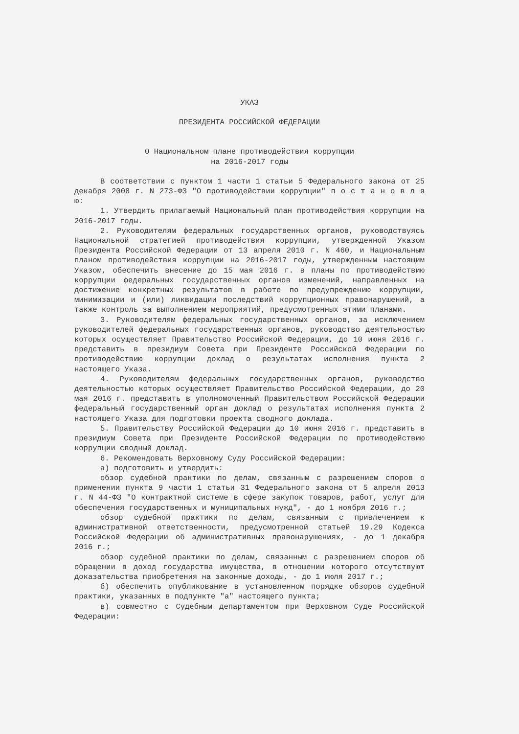УКАЗ
ПРЕЗИДЕНТА РОССИЙСКОЙ ФЕДЕРАЦИИ
О Национальном плане противодействия коррупции
на 2016-2017 годы
В соответствии с пунктом 1 части 1 статьи 5 Федерального закона от 25 декабря 2008 г. N 273-ФЗ "О противодействии коррупции" п о с т а н о в л я ю:
1. Утвердить прилагаемый Национальный план противодействия коррупции на 2016-2017 годы.
2. Руководителям федеральных государственных органов, руководствуясь Национальной стратегией противодействия коррупции, утвержденной Указом Президента Российской Федерации от 13 апреля 2010 г. N 460, и Национальным планом противодействия коррупции на 2016-2017 годы, утвержденным настоящим Указом, обеспечить внесение до 15 мая 2016 г. в планы по противодействию коррупции федеральных государственных органов изменений, направленных на достижение конкретных результатов в работе по предупреждению коррупции, минимизации и (или) ликвидации последствий коррупционных правонарушений, а также контроль за выполнением мероприятий, предусмотренных этими планами.
3. Руководителям федеральных государственных органов, за исключением руководителей федеральных государственных органов, руководство деятельностью которых осуществляет Правительство Российской Федерации, до 10 июня 2016 г. представить в президиум Совета при Президенте Российской Федерации по противодействию коррупции доклад о результатах исполнения пункта 2 настоящего Указа.
4. Руководителям федеральных государственных органов, руководство деятельностью которых осуществляет Правительство Российской Федерации, до 20 мая 2016 г. представить в уполномоченный Правительством Российской Федерации федеральный государственный орган доклад о результатах исполнения пункта 2 настоящего Указа для подготовки проекта сводного доклада.
5. Правительству Российской Федерации до 10 июня 2016 г. представить в президиум Совета при Президенте Российской Федерации по противодействию коррупции сводный доклад.
6. Рекомендовать Верховному Суду Российской Федерации:
а) подготовить и утвердить:
обзор судебной практики по делам, связанным с разрешением споров о применении пункта 9 части 1 статьи 31 Федерального закона от 5 апреля 2013 г. N 44-ФЗ "О контрактной системе в сфере закупок товаров, работ, услуг для обеспечения государственных и муниципальных нужд", - до 1 ноября 2016 г.;
обзор судебной практики по делам, связанным с привлечением к административной ответственности, предусмотренной статьей 19.29 Кодекса Российской Федерации об административных правонарушениях, - до 1 декабря 2016 г.;
обзор судебной практики по делам, связанным с разрешением споров об обращении в доход государства имущества, в отношении которого отсутствуют доказательства приобретения на законные доходы, - до 1 июля 2017 г.;
б) обеспечить опубликование в установленном порядке обзоров судебной практики, указанных в подпункте "а" настоящего пункта;
в) совместно с Судебным департаментом при Верховном Суде Российской Федерации: